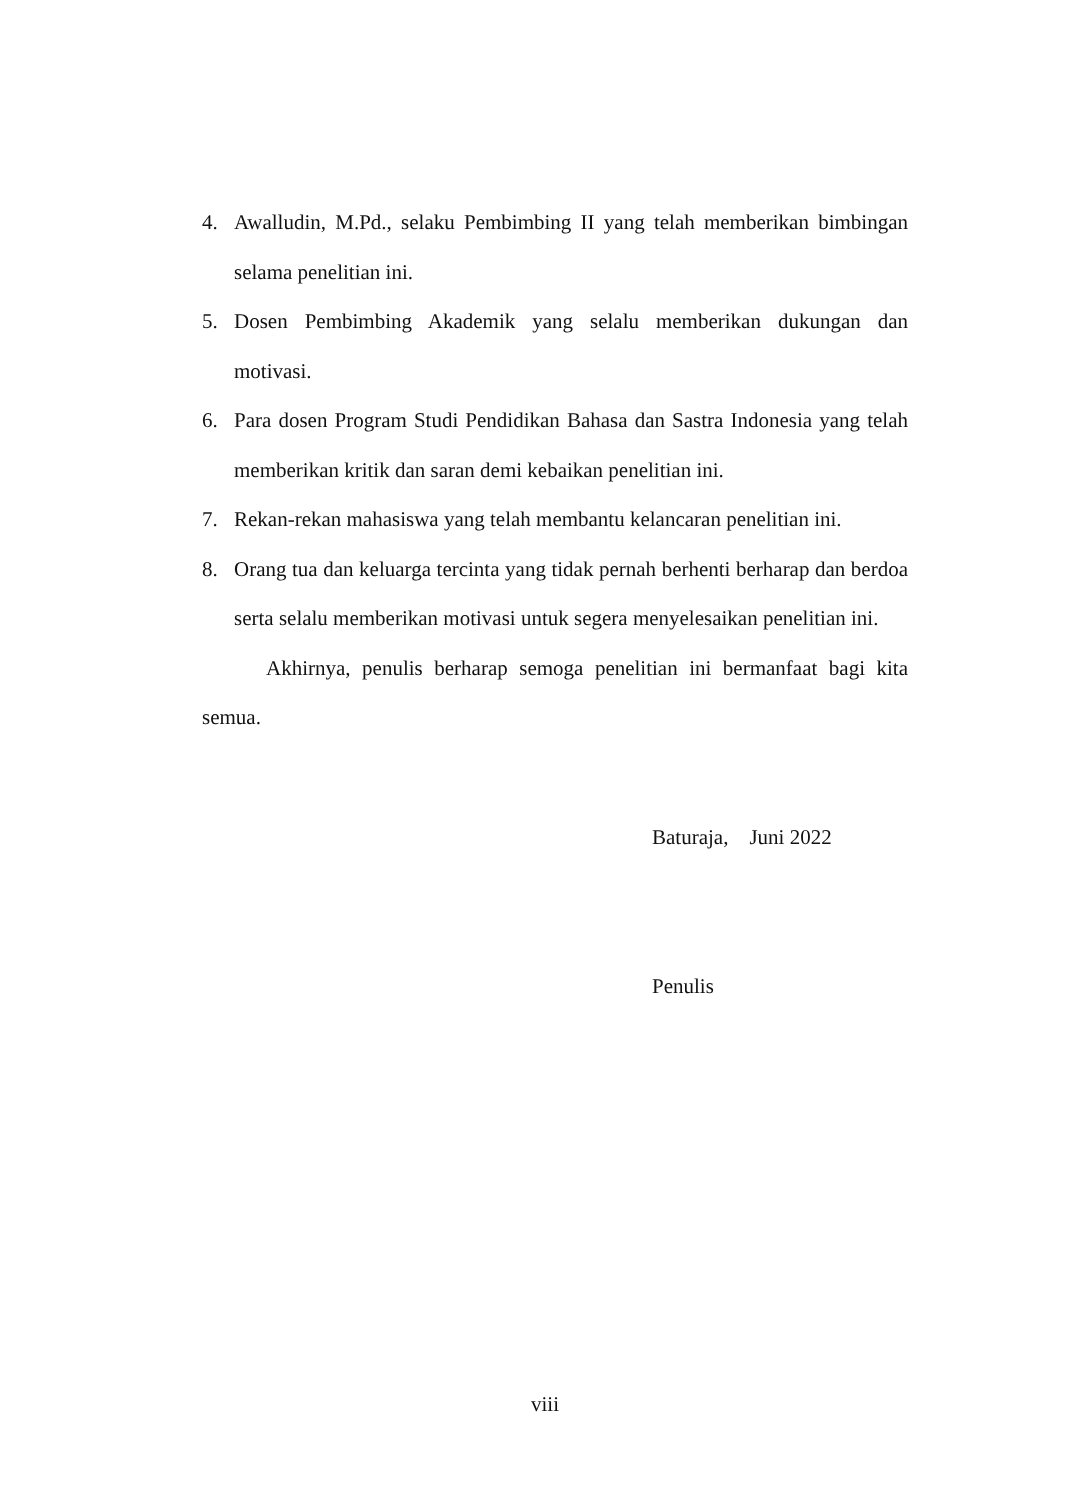4. Awalludin, M.Pd., selaku Pembimbing II yang telah memberikan bimbingan selama penelitian ini.
5. Dosen Pembimbing Akademik yang selalu memberikan dukungan dan motivasi.
6. Para dosen Program Studi Pendidikan Bahasa dan Sastra Indonesia yang telah memberikan kritik dan saran demi kebaikan penelitian ini.
7. Rekan-rekan mahasiswa yang telah membantu kelancaran penelitian ini.
8. Orang tua dan keluarga tercinta yang tidak pernah berhenti berharap dan berdoa serta selalu memberikan motivasi untuk segera menyelesaikan penelitian ini.
Akhirnya, penulis berharap semoga penelitian ini bermanfaat bagi kita semua.
Baturaja, Juni 2022
Penulis
viii